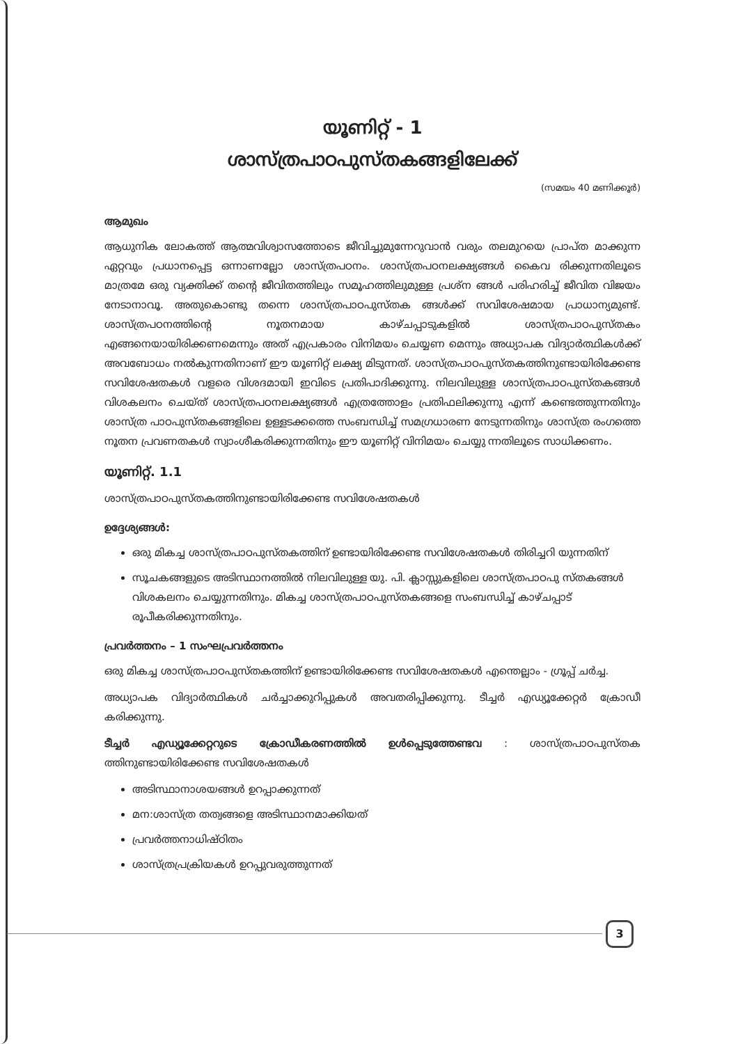യൂണിറ്റ് - 1
ശാസ്ത്രപാഠപുസ്തകങ്ങളിലേക്ക്
(സമയം 40 മണിക്കൂർ)
ആമുഖം
ആധുനിക ലോകത്ത് ആത്മവിശ്വാസത്തോടെ ജീവിച്ചുമുന്നേറുവാൻ വരും തലമുറയെ പ്രാപ്ത മാക്കുന്ന ഏറ്റവും പ്രധാനപ്പെട്ട ഒന്നാണല്ലോ ശാസ്ത്രപഠനം. ശാസ്ത്രപഠനലക്ഷ്യങ്ങൾ കൈവ രിക്കുന്നതിലൂടെ മാത്രമേ ഒരു വ്യക്തിക്ക് തന്റെ ജീവിതത്തിലും സമൂഹത്തിലുമുള്ള പ്രശ്ന ങ്ങൾ പരിഹരിച്ച് ജീവിത വിജയം നേടാനാവൂ. അതുകൊണ്ടു തന്നെ ശാസ്ത്രപാഠപുസ്തക ങ്ങൾക്ക് സവിശേഷമായ പ്രാധാന്യമുണ്ട്. ശാസ്ത്രപഠനത്തിന്റെ നൂതനമായ കാഴ്ചപ്പാടുകളിൽ ശാസ്ത്രപാഠപുസ്തകം എങ്ങനെയായിരിക്കണമെന്നും അത് എപ്രകാരം വിനിമയം ചെയ്യണ മെന്നും അധ്യാപക വിദ്യാർത്ഥികൾക്ക് അവബോധം നൽകുന്നതിനാണ് ഈ യൂണിറ്റ് ലക്ഷ്യ മിടുന്നത്. ശാസ്ത്രപാഠപുസ്തകത്തിനുണ്ടായിരിക്കേണ്ട സവിശേഷതകൾ വളരെ വിശദമായി ഇവിടെ പ്രതിപാദിക്കുന്നു. നിലവിലുള്ള ശാസ്ത്രപാഠപുസ്തകങ്ങൾ വിശകലനം ചെയ്ത് ശാസ്ത്രപഠനലക്ഷ്യങ്ങൾ എത്രത്തോളം പ്രതിഫലിക്കുന്നു എന്ന് കണ്ടെത്തുന്നതിനും ശാസ്ത്ര പാഠപുസ്തകങ്ങളിലെ ഉള്ളടക്കത്തെ സംബന്ധിച്ച് സമഗ്രധാരണ നേടുന്നതിനും ശാസ്ത്ര രംഗത്തെ നൂതന പ്രവണതകൾ സ്വാംശീകരിക്കുന്നതിനും ഈ യൂണിറ്റ് വിനിമയം ചെയ്യു ന്നതിലൂടെ സാധിക്കണം.
യൂണിറ്റ്. 1.1
ശാസ്ത്രപാഠപുസ്തകത്തിനുണ്ടായിരിക്കേണ്ട സവിശേഷതകൾ
ഉദ്ദേശ്യങ്ങൾ:
ഒരു മികച്ച ശാസ്ത്രപാഠപുസ്തകത്തിന് ഉണ്ടായിരിക്കേണ്ട സവിശേഷതകൾ തിരിച്ചറി യുന്നതിന്
സൂചകങ്ങളുടെ അടിസ്ഥാനത്തിൽ നിലവിലുള്ള യു. പി. ക്ലാസ്സുകളിലെ ശാസ്ത്രപാഠപു സ്തകങ്ങൾ വിശകലനം ചെയ്യുന്നതിനും. മികച്ച ശാസ്ത്രപാഠപുസ്തകങ്ങളെ സംബന്ധിച്ച് കാഴ്ചപ്പാട് രൂപീകരിക്കുന്നതിനും.
പ്രവർത്തനം – 1 സംഘപ്രവർത്തനം
ഒരു മികച്ച ശാസ്ത്രപാഠപുസ്തകത്തിന് ഉണ്ടായിരിക്കേണ്ട സവിശേഷതകൾ എന്തെല്ലാം - ഗ്രൂപ്പ് ചർച്ച.
അധ്യാപക വിദ്യാർത്ഥികൾ ചർച്ചാക്കുറിപ്പുകൾ അവതരിപ്പിക്കുന്നു. ടീച്ചർ എഡ്യൂക്കേറ്റർ ക്രോഡീ കരിക്കുന്നു.
ടീച്ചർ എഡ്യൂക്കേറ്ററുടെ ക്രോഡീകരണത്തിൽ ഉൾപ്പെടുത്തേണ്ടവ : ശാസ്ത്രപാഠപുസ്തക ത്തിനുണ്ടായിരിക്കേണ്ട സവിശേഷതകൾ
അടിസ്ഥാനാശയങ്ങൾ ഉറപ്പാക്കുന്നത്
മന:ശാസ്ത്ര തത്വങ്ങളെ അടിസ്ഥാനമാക്കിയത്
പ്രവർത്തനാധിഷ്ഠിതം
ശാസ്ത്രപ്രക്രിയകൾ ഉറപ്പുവരുത്തുന്നത്
3